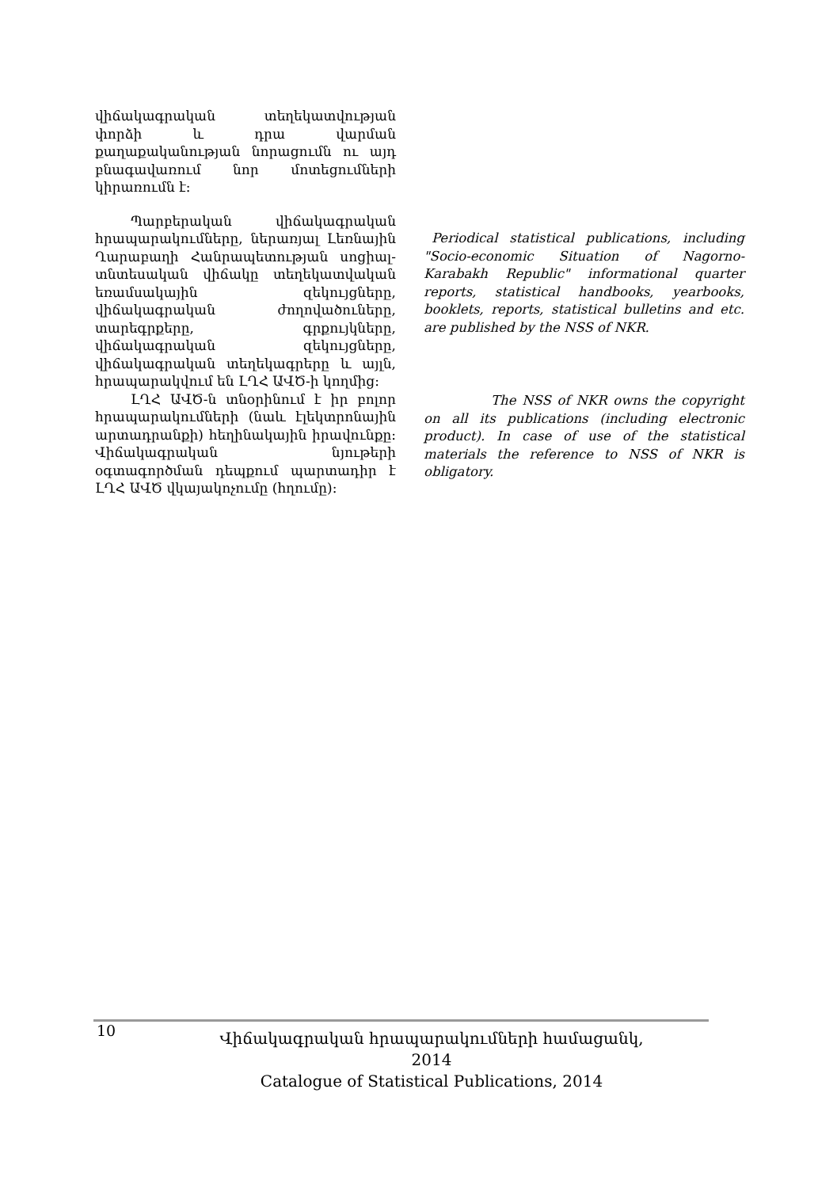վիճակագրական տեղեկատվության փորձի և դրա վարման քաղաքականության նորացումն ու այդ բնագավառում նոր մոտեցումների կիրառումն է:
Պարբերական վիճակագրական հրապարակումները, ներառյալ Լեռնային Ղարաբաղի Հանրապետության սոցիալ-տնտեսական վիճակը տեղեկատվական եռամսակային զեկույցները, վիճակագրական ժողովածուները, տարեգրքերը, գրքույկները, վիճակագրական զեկույցները, վիճակագրական տեղեկագրերը և այլն, հրապարակվում են ԼՂՀ ԱՎԾ-ի կողմից:
ԼՂՀ ԱՎԾ-ն տնօրինում է իր բոլոր հրապարակումների (նաև էլեկտրոնային արտադրանքի) հեղինակային իրավունքը: Վիճակագրական նյութերի օգտագործման դեպքում պարտադիր է ԼՂՀ ԱՎԾ վկայակոչումը (հղումը):
Periodical statistical publications, including "Socio-economic Situation of Nagorno-Karabakh Republic" informational quarter reports, statistical handbooks, yearbooks, booklets, reports, statistical bulletins and etc. are published by the NSS of NKR.
The NSS of NKR owns the copyright on all its publications (including electronic product). In case of use of the statistical materials the reference to NSS of NKR is obligatory.
10
Վիճակագրական հրապարակումների համացանկ, 2014
Catalogue of Statistical Publications, 2014